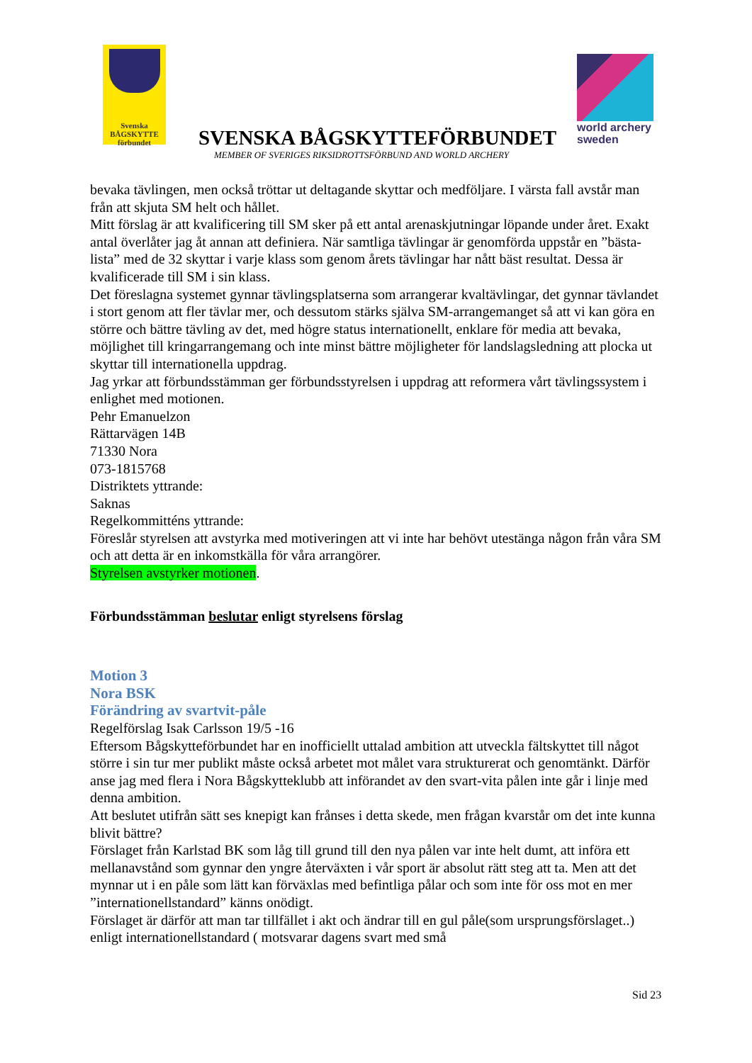Svenska
BÅGSKYTTE
förbundet
SVENSKA BÅGSKYTTEFÖRBUNDET
MEMBER OF SVERIGES RIKSIDROTTSFÖRBUND AND WORLD ARCHERY
world archery
sweden
bevaka tävlingen, men också tröttar ut deltagande skyttar och medföljare. I värsta fall avstår man från att skjuta SM helt och hållet.
Mitt förslag är att kvalificering till SM sker på ett antal arenaskjutningar löpande under året. Exakt antal överlåter jag åt annan att definiera. När samtliga tävlingar är genomförda uppstår en ”bästa-lista” med de 32 skyttar i varje klass som genom årets tävlingar har nått bäst resultat. Dessa är kvalificerade till SM i sin klass.
Det föreslagna systemet gynnar tävlingsplatserna som arrangerar kvaltävlingar, det gynnar tävlandet i stort genom att fler tävlar mer, och dessutom stärks själva SM-arrangemanget så att vi kan göra en större och bättre tävling av det, med högre status internationellt, enklare för media att bevaka, möjlighet till kringarrangemang och inte minst bättre möjligheter för landslagsledning att plocka ut skyttar till internationella uppdrag.
Jag yrkar att förbundsstämman ger förbundsstyrelsen i uppdrag att reformera vårt tävlingssystem i enlighet med motionen.
Pehr Emanuelzon
Rättarvägen 14B
71330 Nora
073-1815768
Distriktets yttrande:
Saknas
Regelkommitténs yttrande:
Föreslår styrelsen att avstyrka med motiveringen att vi inte har behövt utestänga någon från våra SM och att detta är en inkomstkälla för våra arrangörer.
Styrelsen avstyrker motionen.
Förbundsstämman beslutar enligt styrelsens förslag
Motion 3
Nora BSK
Förändring av svartvit-påle
Regelförslag Isak Carlsson 19/5 -16
Eftersom Bågskytteförbundet har en inofficiellt uttalad ambition att utveckla fältskyttet till något större i sin tur mer publikt måste också arbetet mot målet vara strukturerat och genomtänkt. Därför anse jag med flera i Nora Bågskytteklubb att införandet av den svart-vita pålen inte går i linje med denna ambition.
Att beslutet utifrån sätt ses knepigt kan frånses i detta skede, men frågan kvarstår om det inte kunna blivit bättre?
Förslaget från Karlstad BK som låg till grund till den nya pålen var inte helt dumt, att införa ett mellanavstånd som gynnar den yngre återväxten i vår sport är absolut rätt steg att ta. Men att det mynnar ut i en påle som lätt kan förväxlas med befintliga pålar och som inte för oss mot en mer ”internationellstandard” känns onödigt.
Förslaget är därför att man tar tillfället i akt och ändrar till en gul påle(som ursprungsförslaget..) enligt internationellstandard ( motsvarar dagens svart med små
Sid 23